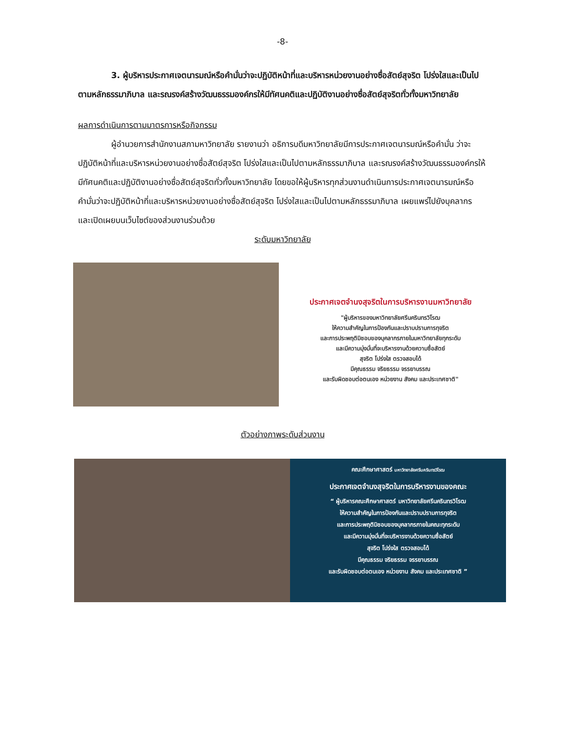-8-
3. ผู้บริหารประกาศเจตนารมณ์หรือคำมั่นว่าจะปฏิบัติหน้าที่และบริหารหน่วยงานอย่างซื่อสัตย์สุจริต โปร่งใสและเป็นไปตามหลักธรรมาภิบาล และรณรงค์สร้างวัฒนธรรมองค์กรให้มีทัศนคติและปฏิบัติงานอย่างซื่อสัตย์สุจริตทั่วทั้งมหาวิทยาลัย
ผลการดำเนินการตามมาตรการหรือกิจกรรม
ผู้อำนวยการสำนักงานสภามหาวิทยาลัย รายงานว่า อธิการบดีมหาวิทยาลัยมีการประกาศเจตนารมณ์หรือคำมั่น ว่าจะปฏิบัติหน้าที่และบริหารหน่วยงานอย่างซื่อสัตย์สุจริต โปร่งใสและเป็นไปตามหลักธรรมาภิบาล และรณรงค์สร้างวัฒนธรรมองค์กรให้มีทัศนคติและปฏิบัติงานอย่างซื่อสัตย์สุจริตทั่วทั้งมหาวิทยาลัย โดยขอให้ผู้บริหารทุกส่วนงานดำเนินการประกาศเจตนารมณ์หรือคำมั่นว่าจะปฏิบัติหน้าที่และบริหารหน่วยงานอย่างซื่อสัตย์สุจริต โปร่งใสและเป็นไปตามหลักธรรมาภิบาล เผยแพร่ไปยังบุคลากร และเปิดเผยบนเว็บไซต์ของส่วนงานร่วมด้วย
ระดับมหาวิทยาลัย
ประกาศเจตจำนงสุจริตในการบริหารงานมหาวิทยาลัย
"ผู้บริหารของมหาวิทยาลัยศรีนครินทรวิโรฒ
ให้ความสำคัญในการป้องกันและปราบปรามการทุจริต
และการประพฤติมิชอบของบุคลากรภายในมหาวิทยาลัยทุกระดับ
และมีความมุ่งมั่นที่จะบริหารงานด้วยความซื่อสัตย์
สุจริต โปร่งใส ตรวจสอบได้
มีคุณธรรม จริยธรรม จรรยาบรรณ
และรับผิดชอบต่อตนเอง หน่วยงาน สังคม และประเทศชาติ"
ตัวอย่างภาพระดับส่วนงาน
คณะศึกษาศาสตร์ มหาวิทยาลัยศรีนครินทรวิโรฒ
ประกาศเจตจำนงสุจริตในการบริหารงานของคณะ
“ ผู้บริหารคณะศึกษาศาสตร์ มหาวิทยาลัยศรีนครินทรวิโรฒ
ให้ความสำคัญในการป้องกันและปราบปรามการทุจริต
และการประพฤติมิชอบของบุคลากรภายในคณะทุกระดับ
และมีความมุ่งมั่นที่จะบริหารงานด้วยความซื่อสัตย์
สุจริต โปร่งใส ตรวจสอบได้
มีคุณธรรม จริยธรรม จรรยาบรรณ
และรับผิดชอบต่อตนเอง หน่วยงาน สังคม และประเทศชาติ ”